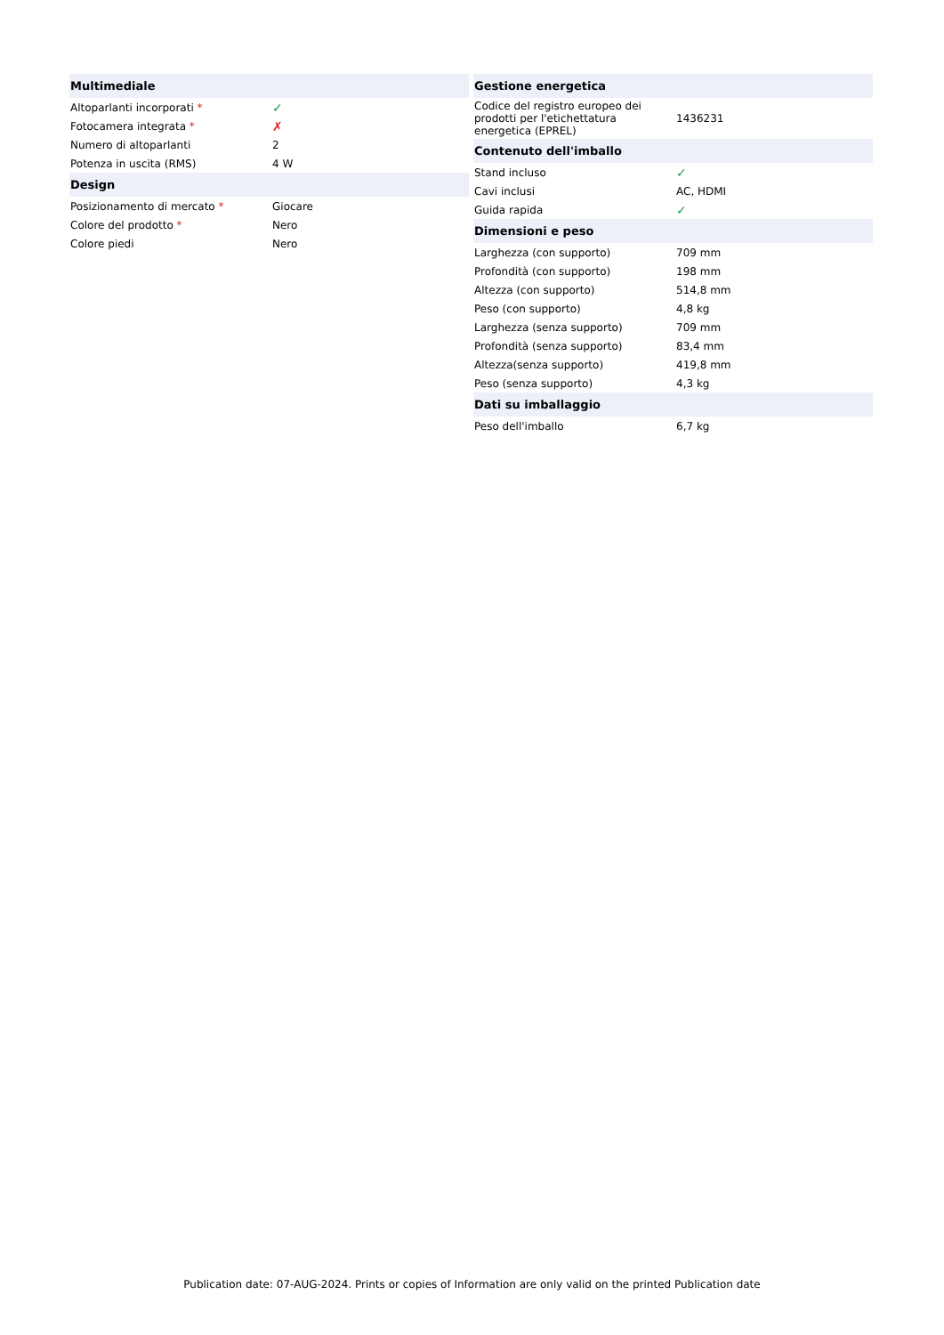| Multimediale | |
| --- | --- |
| Altoparlanti incorporati * | ✓ |
| Fotocamera integrata * | ✗ |
| Numero di altoparlanti | 2 |
| Potenza in uscita (RMS) | 4 W |
| Design | |
| Posizionamento di mercato * | Giocare |
| Colore del prodotto * | Nero |
| Colore piedi | Nero |
| Gestione energetica | |
| --- | --- |
| Codice del registro europeo dei prodotti per l'etichettatura energetica (EPREL) | 1436231 |
| Contenuto dell'imballo | |
| Stand incluso | ✓ |
| Cavi inclusi | AC, HDMI |
| Guida rapida | ✓ |
| Dimensioni e peso | |
| Larghezza (con supporto) | 709 mm |
| Profondità (con supporto) | 198 mm |
| Altezza (con supporto) | 514,8 mm |
| Peso (con supporto) | 4,8 kg |
| Larghezza (senza supporto) | 709 mm |
| Profondità (senza supporto) | 83,4 mm |
| Altezza(senza supporto) | 419,8 mm |
| Peso (senza supporto) | 4,3 kg |
| Dati su imballaggio | |
| Peso dell'imballo | 6,7 kg |
Publication date: 07-AUG-2024. Prints or copies of Information are only valid on the printed Publication date